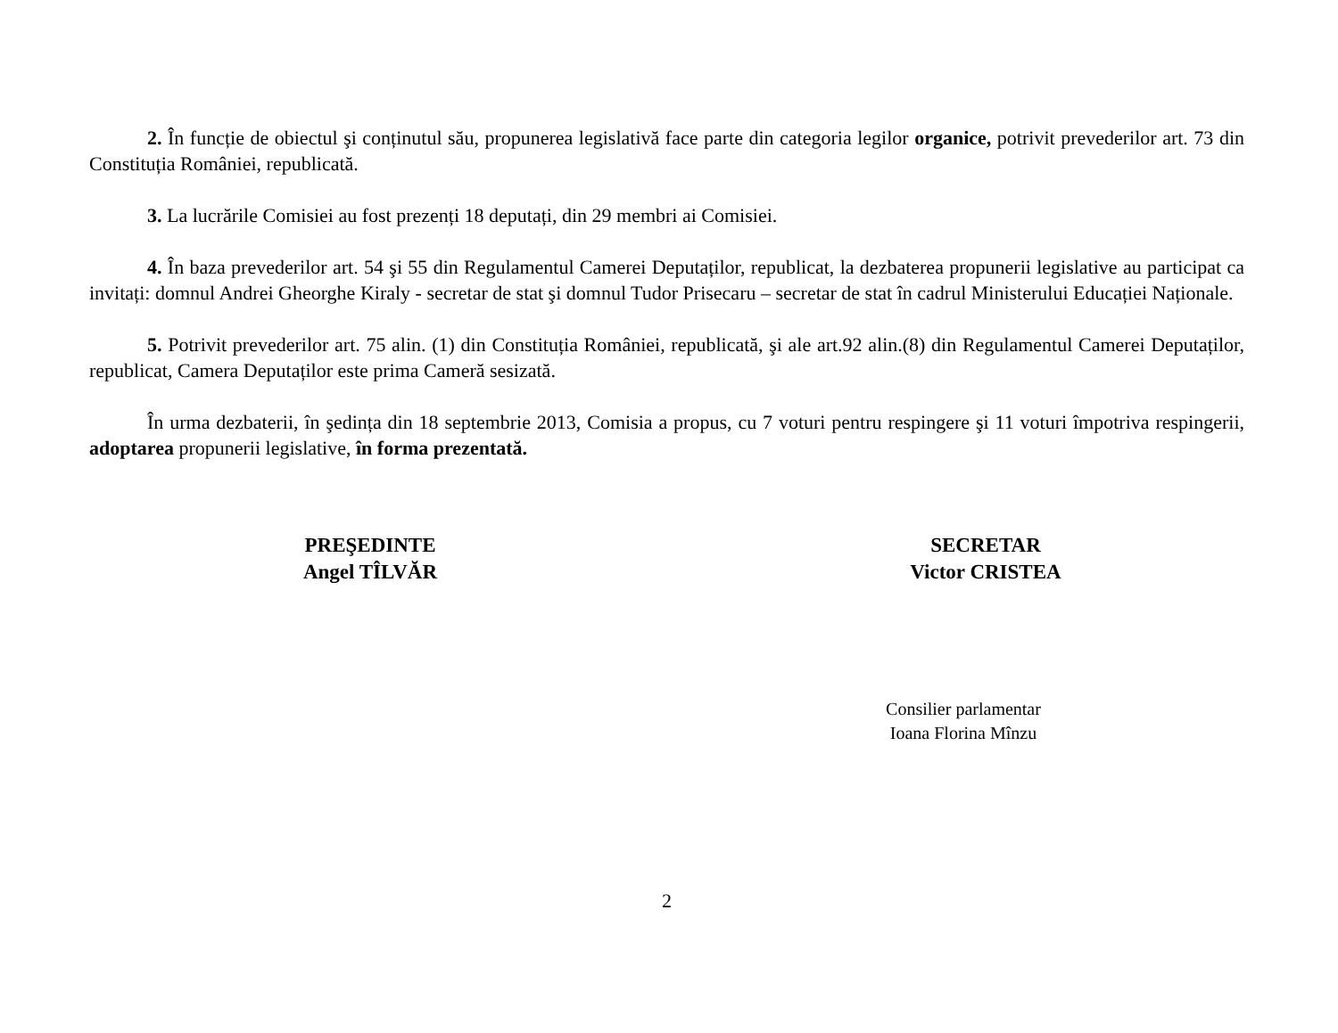2. În funcție de obiectul şi conținutul său, propunerea legislativă face parte din categoria legilor organice, potrivit prevederilor art. 73 din Constituția României, republicată.
3. La lucrările Comisiei au fost prezenți 18 deputați, din 29 membri ai Comisiei.
4. În baza prevederilor art. 54 şi 55 din Regulamentul Camerei Deputaților, republicat, la dezbaterea propunerii legislative au participat ca invitați: domnul Andrei Gheorghe Kiraly - secretar de stat şi domnul Tudor Prisecaru – secretar de stat în cadrul Ministerului Educației Naționale.
5. Potrivit prevederilor art. 75 alin. (1) din Constituția României, republicată, şi ale art.92 alin.(8) din Regulamentul Camerei Deputaților, republicat, Camera Deputaților este prima Cameră sesizată.
În urma dezbaterii, în şedința din 18 septembrie 2013, Comisia a propus, cu 7 voturi pentru respingere şi 11 voturi împotriva respingerii, adoptarea propunerii legislative, în forma prezentată.
PREŞEDINTE
Angel TÎLVĂR
SECRETAR
Victor CRISTEA
Consilier parlamentar
Ioana Florina Mînzu
2